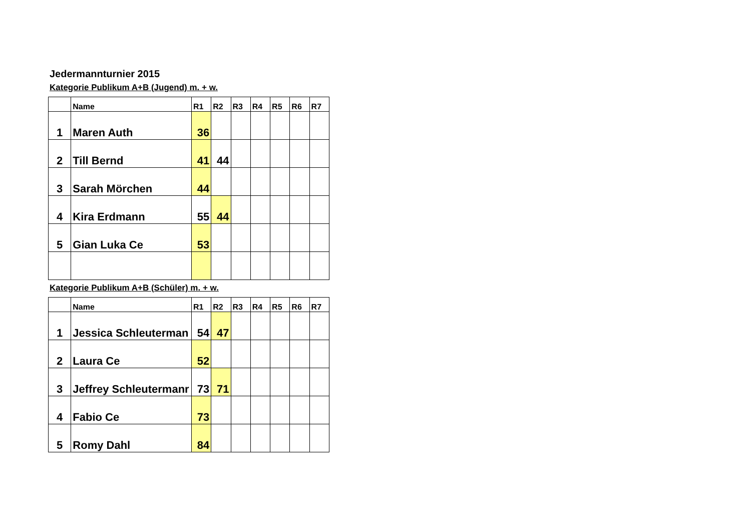Jedermannturnier 2015
Kategorie Publikum A+B (Jugend) m. + w.
| | Name | R1 | R2 | R3 | R4 | R5 | R6 | R7 |
| --- | --- | --- | --- | --- | --- | --- | --- | --- |
| 1 | Maren Auth | 36 | | | | | | |
| 2 | Till Bernd | 41 | 44 | | | | | |
| 3 | Sarah Mörchen | 44 | | | | | | |
| 4 | Kira Erdmann | 55 | 44 | | | | | |
| 5 | Gian Luka Ce | 53 | | | | | | |
Kategorie Publikum A+B (Schüler) m. + w.
| | Name | R1 | R2 | R3 | R4 | R5 | R6 | R7 |
| --- | --- | --- | --- | --- | --- | --- | --- | --- |
| 1 | Jessica Schleuterman | 54 | 47 | | | | | |
| 2 | Laura Ce | 52 | | | | | | |
| 3 | Jeffrey Schleutermanr | 73 | 71 | | | | | |
| 4 | Fabio Ce | 73 | | | | | | |
| 5 | Romy Dahl | 84 | | | | | | |